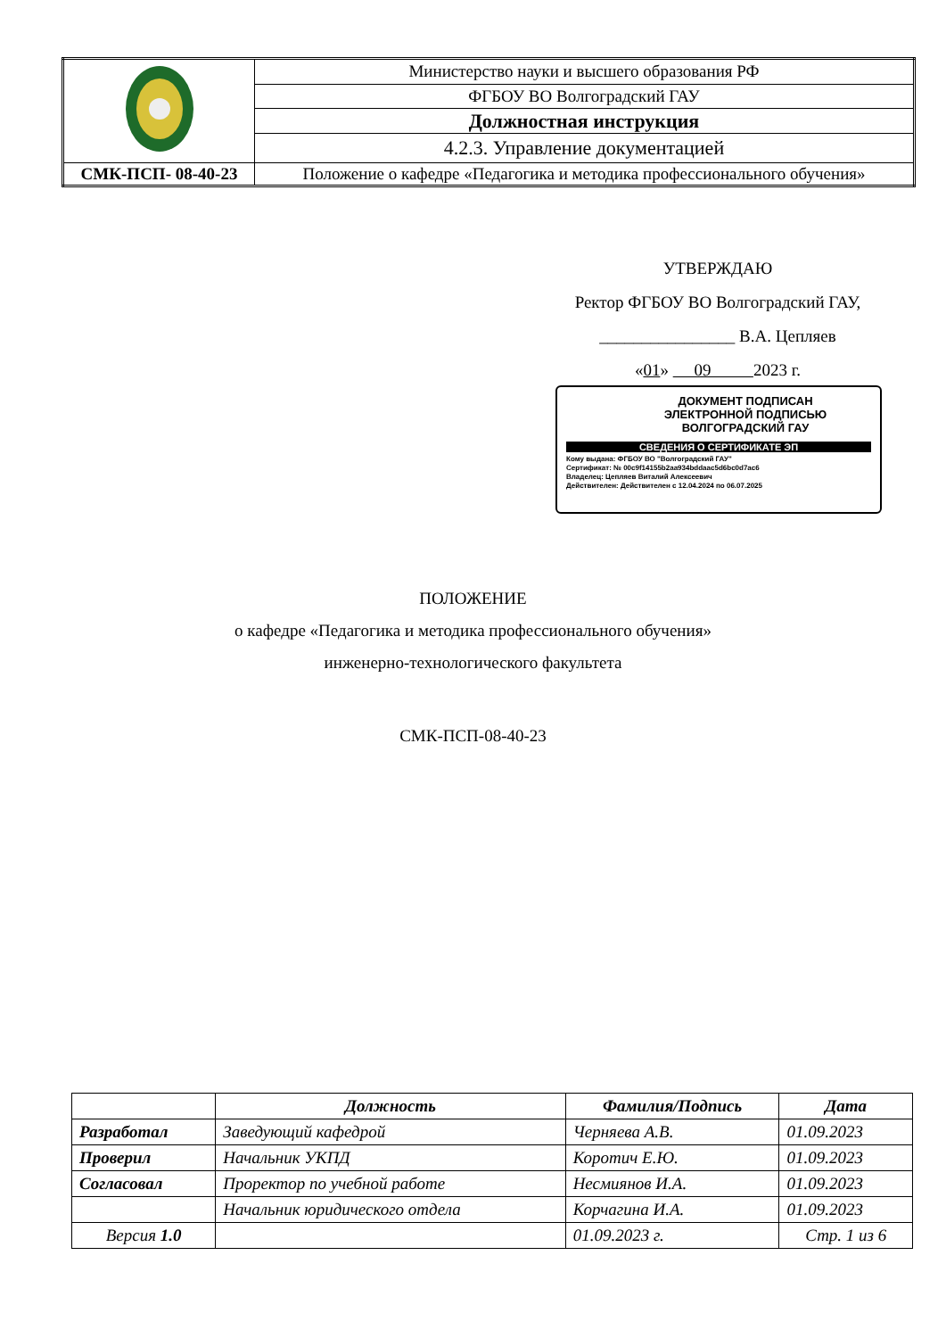| | Министерство науки и высшего образования РФ |
| | ФГБОУ ВО Волгоградский ГАУ |
| | Должностная инструкция |
| | 4.2.3. Управление документацией |
| СМК-ПСП- 08-40-23 | Положение о кафедре «Педагогика и методика профессионального обучения» |
УТВЕРЖДАЮ
Ректор ФГБОУ ВО Волгоградский ГАУ,
________________ В.А. Цепляев
«01» 09 2023 г.
ДОКУМЕНТ ПОДПИСАН
ЭЛЕКТРОННОЙ ПОДПИСЬЮ
ВОЛГОГРАДСКИЙ ГАУ
СВЕДЕНИЯ О СЕРТИФИКАТЕ ЭП
Кому выдана: ФГБОУ ВО "Волгоградский ГАУ"
Сертификат: № 00c9f14155b2aa934bddaac5d6bc0d7ac6
Владелец: Цепляев Виталий Алексеевич
Действителен: Действителен с 12.04.2024 по 06.07.2025
ПОЛОЖЕНИЕ
о кафедре «Педагогика и методика профессионального обучения»
инженерно-технологического факультета
СМК-ПСП-08-40-23
| | Должность | Фамилия/Подпись | Дата |
| --- | --- | --- | --- |
| Разработал | Заведующий кафедрой | Черняева А.В. | 01.09.2023 |
| Проверил | Начальник УКПД | Коротич Е.Ю. | 01.09.2023 |
| Согласовал | Проректор по учебной работе | Несмиянов И.А. | 01.09.2023 |
| | Начальник юридического отдела | Корчагина И.А. | 01.09.2023 |
| Версия 1.0 | | 01.09.2023 г. | Стр. 1 из 6 |